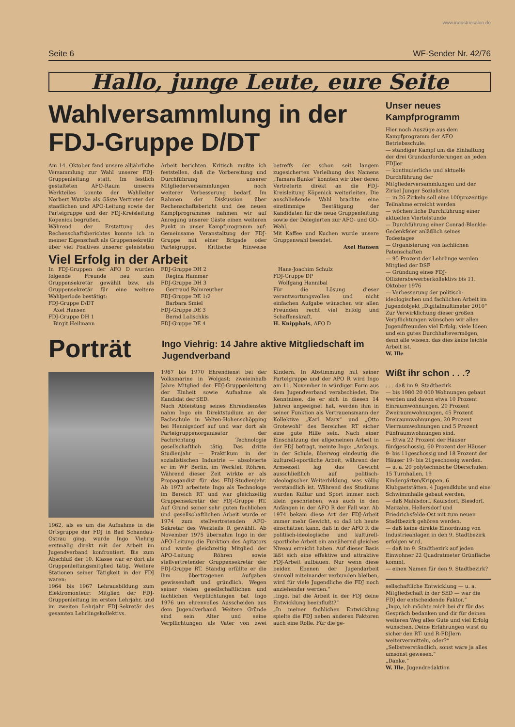www.industriesalon.de
Seite 6 WF-Sender Nr. 42/76
Hallo, junge Leute, eure Seite
Wahlversammlung in der FDJ-Gruppe D/DT
Am 14. Oktober fand unsere alljährliche Versammlung zur Wahl unserer FDJ-Gruppenleitung statt. Im festlich gestalteten AFO-Raum unseres Werkteiles konnte der Wahlleiter Norbert Wutzke als Gäste Vertreter der staatlichen und APO-Leitung sowie der Parteigruppe und der FDJ-Kreisleitung Köpenick begrüßen.
Während der Erstattung des Rechenschaftsberichtes konnte ich in meiner Eigenschaft als Gruppensekretär über viel Positives unserer geleisteten Arbeit berichten. Kritisch mußte ich feststellen, daß die Vorbereitung und Durchführung unserer Mitgliederversammlungen noch weiterer Verbesserung bedarf. Im Rahmen der Diskussion über Rechenschaftsbericht und des neuen Kampfprogrammes nahmen wir auf Anregung unserer Gäste einen weiteren Punkt in unser Kampfprogramm auf: Gemeinsame Veranstaltung der FDJ-Gruppe mit einer Brigade oder Parteigruppe. Kritische Hinweise betreffs der schon seit langem zugesicherten Verleihung des Namens „Tamara Bunke“ konnten wir über deren Vertreterin direkt an die FDJ-Kreisleitung Köpenick weiterleiten. Die anschließende Wahl brachte eine einstimmige Bestätigung der Kandidaten für die neue Gruppenleitung sowie der Delegierten zur AFO- und GO-Wahl.
Mit Kaffee und Kuchen wurde unsere Gruppenwahl beendet.
Axel Hansen
Viel Erfolg in der Arbeit
In FDJ-Gruppen der AFO D wurden folgende Freunde neu zum Gruppensekretär gewählt bzw. als Gruppensekretär für eine weitere Wahlperiode bestätigt:
FDJ-Gruppe D/DT
Axel Hansen
FDJ-Gruppe DH 1
Birgit Heilmann
FDJ-Gruppe DH 2
Regina Hammer
FDJ-Gruppe DH 3
Gertraud Palmreuther
FDJ-Gruppe DE 1/2
Barbara Smiel
FDJ-Gruppe DE 3
Bernd Lolischkis
FDJ-Gruppe DE 4
Hans-Joachim Schulz
FDJ-Gruppe DP
Wolfgang Hannibal
Für die Lösung dieser verantwortungsvollen und nicht einfachen Aufgabe wünschen wir allen Freunden recht viel Erfolg und Schaffenskraft.
H. Knipphals, AFO D
Porträt
Ingo Viehrig: 14 Jahre aktive Mitgliedschaft im Jugendverband
1962, als es um die Aufnahme in die Ortsgruppe der FDJ in Bad Schandau-Ostrau ging, wurde Ingo Viehrig erstmalig direkt mit der Arbeit im Jugendverband konfrontiert. Bis zum Abschluß der 10. Klasse war er dort als Gruppenleitungsmitglied tätig. Weitere Stationen seiner Tätigkeit in der FDJ waren:
1964 bis 1967 Lehrausbildung zum Elektromonteur; Mitglied der FDJ-Gruppenleitung im ersten Lehrjahr, und im zweiten Lehrjahr FDJ-Sekretär des gesamten Lehrlingskollektivs.
1967 bis 1970 Ehrendienst bei der Volksmarine in Wolgast; zweieinhalb Jahre Mitglied der FDJ-Gruppenleitung der Einheit sowie Aufnahme als Kandidat der SED.
Nach Ableistung seines Ehrendienstes nahm Ingo ein Direktstudium an der Fachschule in Velten-Hohenschöpping bei Hennigsdorf auf und war dort als Parteigruppenorganisator der Fachrichtung Technologie gesellschaftlich tätig. Das dritte Studienjahr — Praktikum in der sozialistischen Industrie — absolvierte er im WF Berlin, im Werkteil Röhren. Während dieser Zeit wirkte er als Propagandist für das FDJ-Studienjahr. Ab 1973 arbeitete Ingo als Technologe im Bereich RT und war gleichzeitig Gruppensekretär der FDJ-Gruppe RT. Auf Grund seiner sehr guten fachlichen und gesellschaftlichen Arbeit wurde er 1974 zum stellvertretenden AFO-Sekretär des Werkteils R gewählt. Ab November 1975 übernahm Ingo in der AFO-Leitung die Funktion des Agitators und wurde gleichzeitig Mitglied der APO-Leitung Röhren sowie stellvertretender Gruppensekretär der FDJ-Gruppe RT. Ständig erfüllte er die ihm übertragenen Aufgaben gewissenhaft und gründlich. Wegen seiner vielen gesellschaftlichen und fachlichen Verpflichtungen bat Ingo 1976 um ehrenvolles Ausscheiden aus dem Jugendverband. Weitere Gründe sind sein Alter und seine Verpflichtungen als Vater von zwei Kindern. In Abstimmung mit seiner Parteigruppe und der APO R wird Ingo am 11. November in würdiger Form aus dem Jugendverband verabschiedet. Die Kenntnisse, die er sich in diesen 14 Jahren angeeignet hat, werden ihm in seiner Funktion als Vertrauensmann der Kollektive „Karl Marx“ und „Otto Grotewohl“ des Bereiches RT sicher eine gute Hilfe sein. Nach einer Einschätzung der allgemeinen Arbeit in der FDJ befragt, meinte Ingo: „Anfangs, in der Schule, überwog eindeutig die kulturell-sportliche Arbeit, während der Armeezeit lag das Gewicht ausschließlich auf politisch-ideologischer Weiterbildung, was völlig verständlich ist. Während des Studiums wurden Kultur und Sport immer noch klein geschrieben, was auch in den Anfängen in der AFO R der Fall war. Ab 1974 bekam diese Art der FDJ-Arbeit immer mehr Gewicht, so daß ich heute einschätzen kann, daß in der AFO R die politisch-ideologische und kulturell-sportliche Arbeit ein annähernd gleiches Niveau erreicht haben. Auf dieser Basis läßt sich eine effektive und attraktive FDJ-Arbeit aufbauen. Nur wenn diese beiden Ebenen der Jugendarbeit sinnvoll miteinander verbunden bleiben, wird für viele Jugendliche die FDJ noch anziehender werden.“
„Ingo, hat die Arbeit in der FDJ deine Entwicklung beeinflußt?“
„In meiner fachlichen Entwicklung spielte die FDJ neben anderen Faktoren auch eine Rolle. Für die ge-
Unser neues Kampfprogramm
Hier noch Auszüge aus dem Kampfprogramm der AFO Betriebsschule:
— ständiger Kampf um die Einhaltung der drei Grundanforderungen an jeden FDJler
— kontinuierliche und aktuelle Durchführung der Mitgliederversammlungen und der Zirkel Junger Sozialisten
— in 26 Zirkeln soll eine 100prozentige Teilnahme erreicht werden
— wöchentliche Durchführung einer aktuellen Viertelstunde
— Durchführung einer Conrad-Blenkle-Gedenkfeier anläßlich seines Todestages
— Organisierung von fachlichen Patenschaften
— 95 Prozent der Lehrlinge werden Mitglied der DSF
— Gründung eines FDJ-Offiziersbewerberkollektivs bis 11. Oktober 1976
— Verbesserung der politisch-ideologischen und fachlichen Arbeit im Jugendobjekt „Digitalmultimeter 2010“
Zur Verwirklichung dieser großen Verpflichtungen wünschen wir allen Jugendfreunden viel Erfolg, viele Ideen und ein gutes Durchhaltevermögen, denn alle wissen, das dies keine leichte Arbeit ist.
W. Ille
Wißt ihr schon . . .?
. . . daß im 9. Stadtbezirk
— bis 1980 20 000 Wohnungen gebaut werden und davon etwa 10 Prozent Einraumwohnungen, 20 Prozent Zweiraumwohnungen, 45 Prozent Dreiraumwohnungen, 20 Prozent Vierraumwohnungen und 5 Prozent Fünfraumwohnungen sind.
— Etwa 22 Prozent der Häuser fünfgeschossig, 60 Prozent der Häuser 9- bis 11geschossig und 18 Prozent der Häuser 19- bis 21geschossig werden.
— u. a. 20 polytechnische Oberschulen, 15 Turnhallen, 19 Kindergärten/Krippen, 6 Klubgaststätten, 4 Jugendklubs und eine Schwimmhalle gebaut werden,
— daß Mahlsdorf, Kaulsdorf, Biesdorf, Marzahn, Hellersdorf und Friedrichsfelde-Ost mit zum neuen Stadtbezirk gehören werden,
— daß keine direkte Einordnung von Industrieanlagen in den 9. Stadtbezirk erfolgen wird,
— daß im 9. Stadtbezirk auf jeden Einwohner 22 Quadratmeter Grünfläche kommt,
— einen Namen für den 9. Stadtbezirk?
sellschaftliche Entwicklung — u. a. Mitgliedschaft in der SED — war die FDJ der entscheidende Faktor.“
„Ingo, ich möchte mich bei dir für das Gespräch bedanken und dir für deinen weiteren Weg alles Gute und viel Erfolg wünschen. Deine Erfahrungen wirst du sicher den RT- und R-FDJlern weitervermitteln, oder?“
„Selbstverständlich, sonst wäre ja alles umsonst gewesen.“
„Danke.“
W. Ille, Jugendredaktion